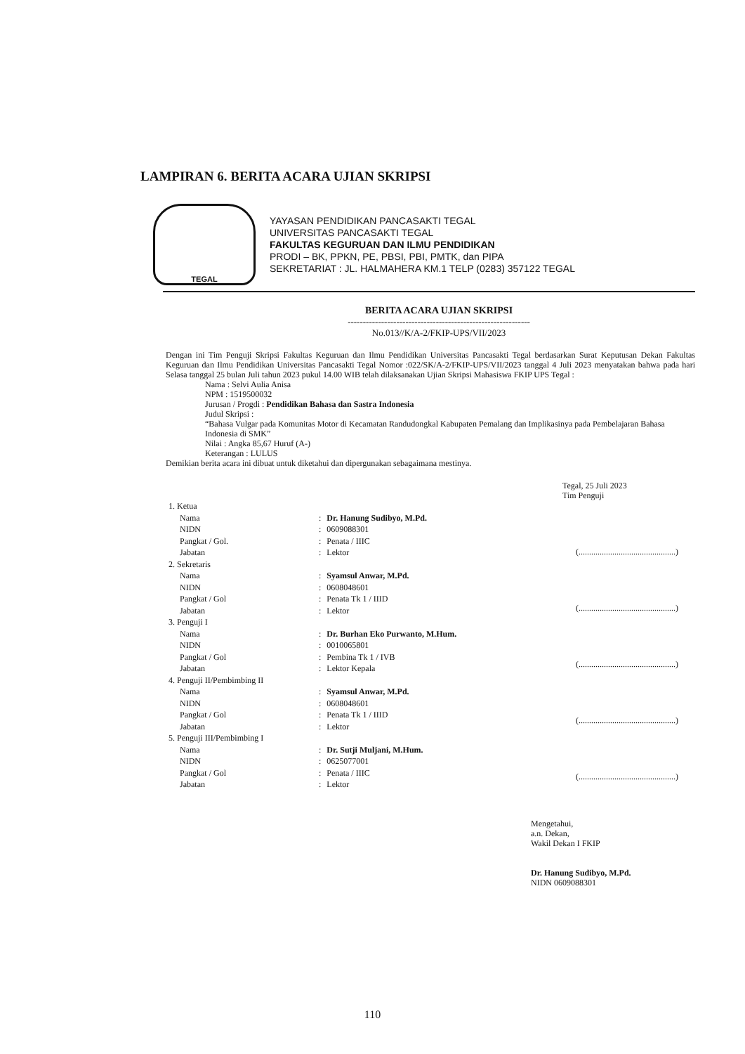LAMPIRAN 6. BERITA ACARA UJIAN SKRIPSI
TEGAL
YAYASAN PENDIDIKAN PANCASAKTI TEGAL
UNIVERSITAS PANCASAKTI TEGAL
FAKULTAS KEGURUAN DAN ILMU PENDIDIKAN
PRODI – BK, PPKN, PE, PBSI, PBI, PMTK, dan PIPA
SEKRETARIAT : JL. HALMAHERA KM.1 TELP (0283) 357122 TEGAL
BERITA ACARA UJIAN SKRIPSI
------------------------------------------------------------
No.013//K/A-2/FKIP-UPS/VII/2023
Dengan ini Tim Penguji Skripsi Fakultas Keguruan dan Ilmu Pendidikan Universitas Pancasakti Tegal berdasarkan Surat Keputusan Dekan Fakultas Keguruan dan Ilmu Pendidikan Universitas Pancasakti Tegal Nomor :022/SK/A-2/FKIP-UPS/VII/2023 tanggal 4 Juli 2023 menyatakan bahwa pada hari Selasa tanggal 25 bulan Juli tahun 2023 pukul 14.00 WIB telah dilaksanakan Ujian Skripsi Mahasiswa FKIP UPS Tegal :
Nama : Selvi Aulia Anisa
NPM : 1519500032
Jurusan / Progdi : Pendidikan Bahasa dan Sastra Indonesia
Judul Skripsi :
“Bahasa Vulgar pada Komunitas Motor di Kecamatan Randudongkal Kabupaten Pemalang dan Implikasinya pada Pembelajaran Bahasa Indonesia di SMK”
Nilai : Angka 85,67 Huruf (A-)
Keterangan : LULUS
Demikian berita acara ini dibuat untuk diketahui dan dipergunakan sebagaimana mestinya.
Tegal, 25 Juli 2023
Tim Penguji
| 1. Ketua | | |
| Nama | : | Dr. Hanung Sudibyo, M.Pd. |
| NIDN | : | 0609088301 |
| Pangkat / Gol. | : | Penata / IIIC |
| Jabatan | : | Lektor |
| 2. Sekretaris | | |
| Nama | : | Syamsul Anwar, M.Pd. |
| NIDN | : | 0608048601 |
| Pangkat / Gol | : | Penata Tk 1 / IIID |
| Jabatan | : | Lektor |
| 3. Penguji I | | |
| Nama | : | Dr. Burhan Eko Purwanto, M.Hum. |
| NIDN | : | 0010065801 |
| Pangkat / Gol | : | Pembina Tk 1 / IVB |
| Jabatan | : | Lektor Kepala |
| 4. Penguji II/Pembimbing II | | |
| Nama | : | Syamsul Anwar, M.Pd. |
| NIDN | : | 0608048601 |
| Pangkat / Gol | : | Penata Tk 1 / IIID |
| Jabatan | : | Lektor |
| 5. Penguji III/Pembimbing I | | |
| Nama | : | Dr. Sutji Muljani, M.Hum. |
| NIDN | : | 0625077001 |
| Pangkat / Gol | : | Penata / IIIC |
| Jabatan | : | Lektor |
(..............................................)
(..............................................)
(..............................................)
(..............................................)
(..............................................)
Mengetahui,
a.n. Dekan,
Wakil Dekan I FKIP
Dr. Hanung Sudibyo, M.Pd.
NIDN 0609088301
110